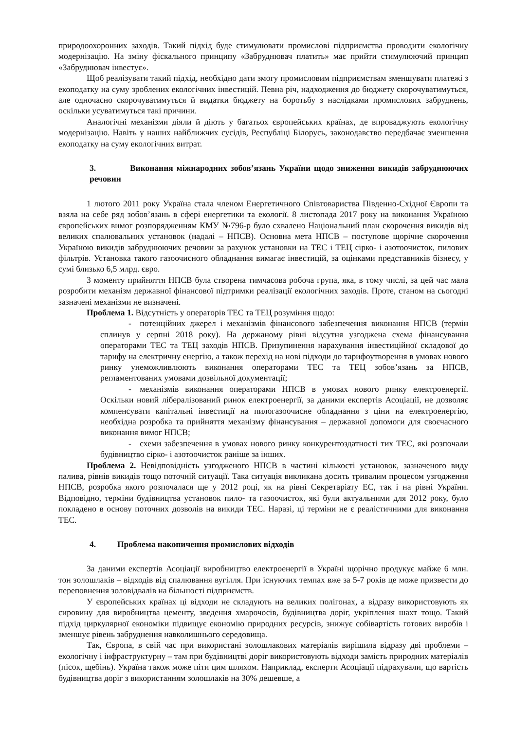природоохоронних заходів. Такий підхід буде стимулювати промислові підприємства проводити екологічну модернізацію. На зміну фіскального принципу «Забруднювач платить» має прийти стимулюючий принцип «Забруднювач інвестує».
Щоб реалізувати такий підхід, необхідно дати змогу промисловим підприємствам зменшувати платежі з екоподатку на суму зроблених екологічних інвестицій. Певна річ, надходження до бюджету скорочуватимуться, але одночасно скорочуватимуться й видатки бюджету на боротьбу з наслідками промислових забруднень, оскільки усуватимуться такі причини.
Аналогічні механізми діяли й діють у багатьох європейських країнах, де впроваджують екологічну модернізацію. Навіть у наших найближчих сусідів, Республіці Білорусь, законодавство передбачає зменшення екоподатку на суму екологічних витрат.
3. Виконання міжнародних зобов’язань України щодо зниження викидів забруднюючих речовин
1 лютого 2011 року Україна стала членом Енергетичного Співтовариства Південно-Східної Європи та взяла на себе ряд зобов’язань в сфері енергетики та екології. 8 листопада 2017 року на виконання Україною європейських вимог розпорядженням КМУ №796-р було схвалено Національний план скорочення викидів від великих спалювальних установок (надалі – НПСВ). Основна мета НПСВ – поступове щорічне скорочення Україною викидів забруднюючих речовин за рахунок установки на ТЕС і ТЕЦ сірко- і азотоочисток, пилових фільтрів. Установка такого газоочисного обладнання вимагає інвестицій, за оцінками представників бізнесу, у сумі близько 6,5 млрд. євро.
З моменту прийняття НПСВ була створена тимчасова робоча група, яка, в тому числі, за цей час мала розробити механізм державної фінансової підтримки реалізації екологічних заходів. Проте, станом на сьогодні зазначені механізми не визначені.
Проблема 1. Відсутність у операторів ТЕС та ТЕЦ розуміння щодо:
- потенційних джерел і механізмів фінансового забезпечення виконання НПСВ (термін сплинув у серпні 2018 року). На держаному рівні відсутня узгоджена схема фінансування операторами ТЕС та ТЕЦ заходів НПСВ. Призупинення нарахування інвестиційної складової до тарифу на електричну енергію, а також перехід на нові підходи до тарифоутворення в умовах нового ринку унеможливлюють виконання операторами ТЕС та ТЕЦ зобов’язань за НПСВ, регламентованих умовами дозвільної документації;
- механізмів виконання операторами НПСВ в умовах нового ринку електроенергії. Оскільки новий лібералізований ринок електроенергії, за даними експертів Асоціації, не дозволяє компенсувати капітальні інвестиції на пилогазоочисне обладнання з ціни на електроенергію, необхідна розробка та прийняття механізму фінансування – державної допомоги для своєчасного виконання вимог НПСВ;
- схеми забезпечення в умовах нового ринку конкурентоздатності тих ТЕС, які розпочали будівництво сірко- і азотоочисток раніше за інших.
Проблема 2. Невідповідність узгодженого НПСВ в частині кількості установок, зазначеного виду палива, рівнів викидів тощо поточній ситуації. Така ситуація викликана досить тривалим процесом узгодження НПСВ, розробка якого розпочалася ще у 2012 році, як на рівні Секретаріату ЕС, так і на рівні України. Відповідно, терміни будівництва установок пило- та газоочисток, які були актуальними для 2012 року, було покладено в основу поточних дозволів на викиди ТЕС. Наразі, ці терміни не є реалістичними для виконання ТЕС.
4. Проблема накопичення промислових відходів
За даними експертів Асоціації виробництво електроенергії в Україні щорічно продукує майже 6 млн. тон золошлаків – відходів від спалювання вугілля. При існуючих темпах вже за 5-7 років це може призвести до переповнення золовідвалів на більшості підприємств.
У європейських країнах ці відходи не складують на великих полігонах, а відразу використовують як сировину для виробництва цементу, зведення хмарочосів, будівництва доріг, укріплення шахт тощо. Такий підхід циркулярної економіки підвищує економію природних ресурсів, знижує собівартість готових виробів і зменшує рівень забруднення навколишнього середовища.
Так, Європа, в свій час при використані золошлакових матеріалів вирішила відразу дві проблеми – екологічну і інфраструктурну – там при будівництві доріг використовують відходи замість природних матеріалів (пісок, щебінь). Україна також може піти цим шляхом. Наприклад, експерти Асоціації підрахували, що вартість будівництва доріг з використанням золошлаків на 30% дешевше, а